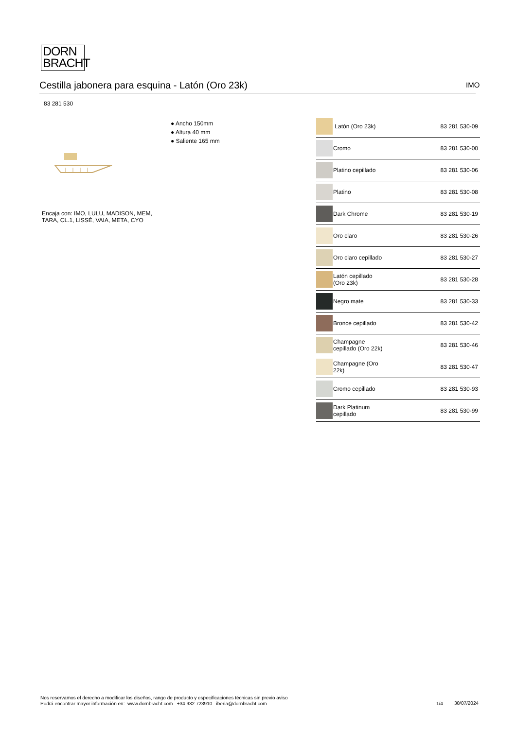DORN
BRACHT
Cestilla jabonera para esquina - Latón (Oro 23k) IMO
83 281 530
● Ancho 150mm
● Altura 40 mm
● Saliente 165 mm
Encaja con: IMO, LULU, MADISON, MEM,
TARA, CL.1, LISSÉ, VAIA, META, CYO
| | Latón (Oro 23k) | 83 281 530-09 |
| | Cromo | 83 281 530-00 |
| | Platino cepillado | 83 281 530-06 |
| | Platino | 83 281 530-08 |
| | Dark Chrome | 83 281 530-19 |
| | Oro claro | 83 281 530-26 |
| | Oro claro cepillado | 83 281 530-27 |
| | Latón cepillado (Oro 23k) | 83 281 530-28 |
| | Negro mate | 83 281 530-33 |
| | Bronce cepillado | 83 281 530-42 |
| | Champagne cepillado (Oro 22k) | 83 281 530-46 |
| | Champagne (Oro 22k) | 83 281 530-47 |
| | Cromo cepillado | 83 281 530-93 |
| | Dark Platinum cepillado | 83 281 530-99 |
Nos reservamos el derecho a modificar los diseños, rango de producto y especificaciones técnicas sin previo aviso
Podrá encontrar mayor información en: www.dornbracht.com +34 932 723910 iberia@dornbracht.com
1/4 30/07/2024